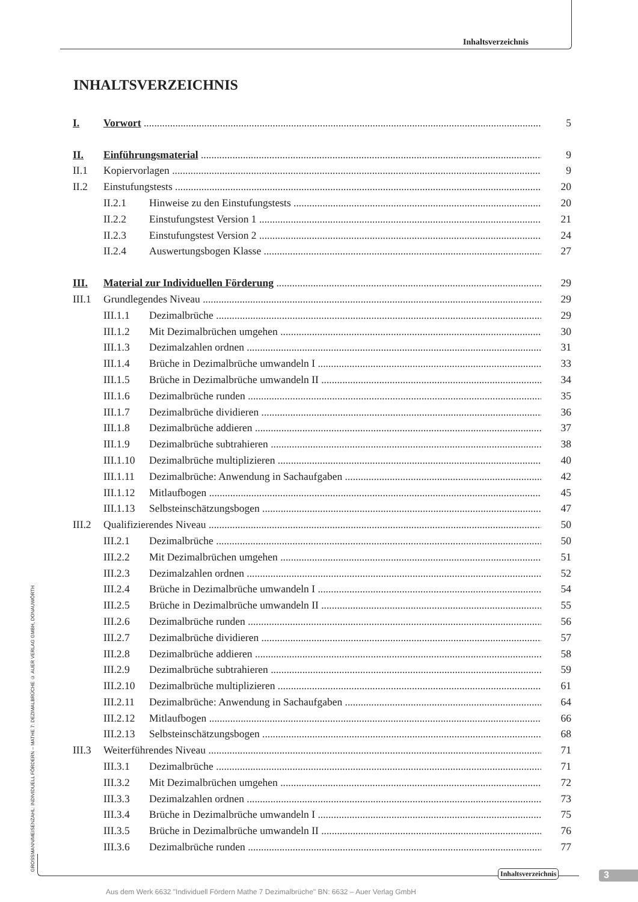Inhaltsverzeichnis
INHALTSVERZEICHNIS
I. Vorwort 5
II. Einführungsmaterial 9
II.1 Kopiervorlagen 9
II.2 Einstufungstests 20
II.2.1 Hinweise zu den Einstufungstests 20
II.2.2 Einstufungstest Version 1 21
II.2.3 Einstufungstest Version 2 24
II.2.4 Auswertungsbogen Klasse 27
III. Material zur Individuellen Förderung 29
III.1 Grundlegendes Niveau 29
III.1.1 Dezimalbrüche 29
III.1.2 Mit Dezimalbrüchen umgehen 30
III.1.3 Dezimalzahlen ordnen 31
III.1.4 Brüche in Dezimalbrüche umwandeln I 33
III.1.5 Brüche in Dezimalbrüche umwandeln II 34
III.1.6 Dezimalbrüche runden 35
III.1.7 Dezimalbrüche dividieren 36
III.1.8 Dezimalbrüche addieren 37
III.1.9 Dezimalbrüche subtrahieren 38
III.1.10 Dezimalbrüche multiplizieren 40
III.1.11 Dezimalbrüche: Anwendung in Sachaufgaben 42
III.1.12 Mitlaufbogen 45
III.1.13 Selbsteinschätzungsbogen 47
III.2 Qualifizierendes Niveau 50
III.2.1 Dezimalbrüche 50
III.2.2 Mit Dezimalbrüchen umgehen 51
III.2.3 Dezimalzahlen ordnen 52
III.2.4 Brüche in Dezimalbrüche umwandeln I 54
III.2.5 Brüche in Dezimalbrüche umwandeln II 55
III.2.6 Dezimalbrüche runden 56
III.2.7 Dezimalbrüche dividieren 57
III.2.8 Dezimalbrüche addieren 58
III.2.9 Dezimalbrüche subtrahieren 59
III.2.10 Dezimalbrüche multiplizieren 61
III.2.11 Dezimalbrüche: Anwendung in Sachaufgaben 64
III.2.12 Mitlaufbogen 66
III.2.13 Selbsteinschätzungsbogen 68
III.3 Weiterführendes Niveau 71
III.3.1 Dezimalbrüche 71
III.3.2 Mit Dezimalbrüchen umgehen 72
III.3.3 Dezimalzahlen ordnen 73
III.3.4 Brüche in Dezimalbrüche umwandeln I 75
III.3.5 Brüche in Dezimalbrüche umwandeln II 76
III.3.6 Dezimalbrüche runden 77
GROSSMANN/MEISENZAHL: INDIVIDUELL FÖRDERN – MATHE 7: DEZIMALBRÜCHE © AUER VERLAG GMBH, DONAUWÖRTH
Inhaltsverzeichnis 3
Aus dem Werk 6632 "Individuell Fördern Mathe 7 Dezimalbrüche" BN: 6632 – Auer Verlag GmbH